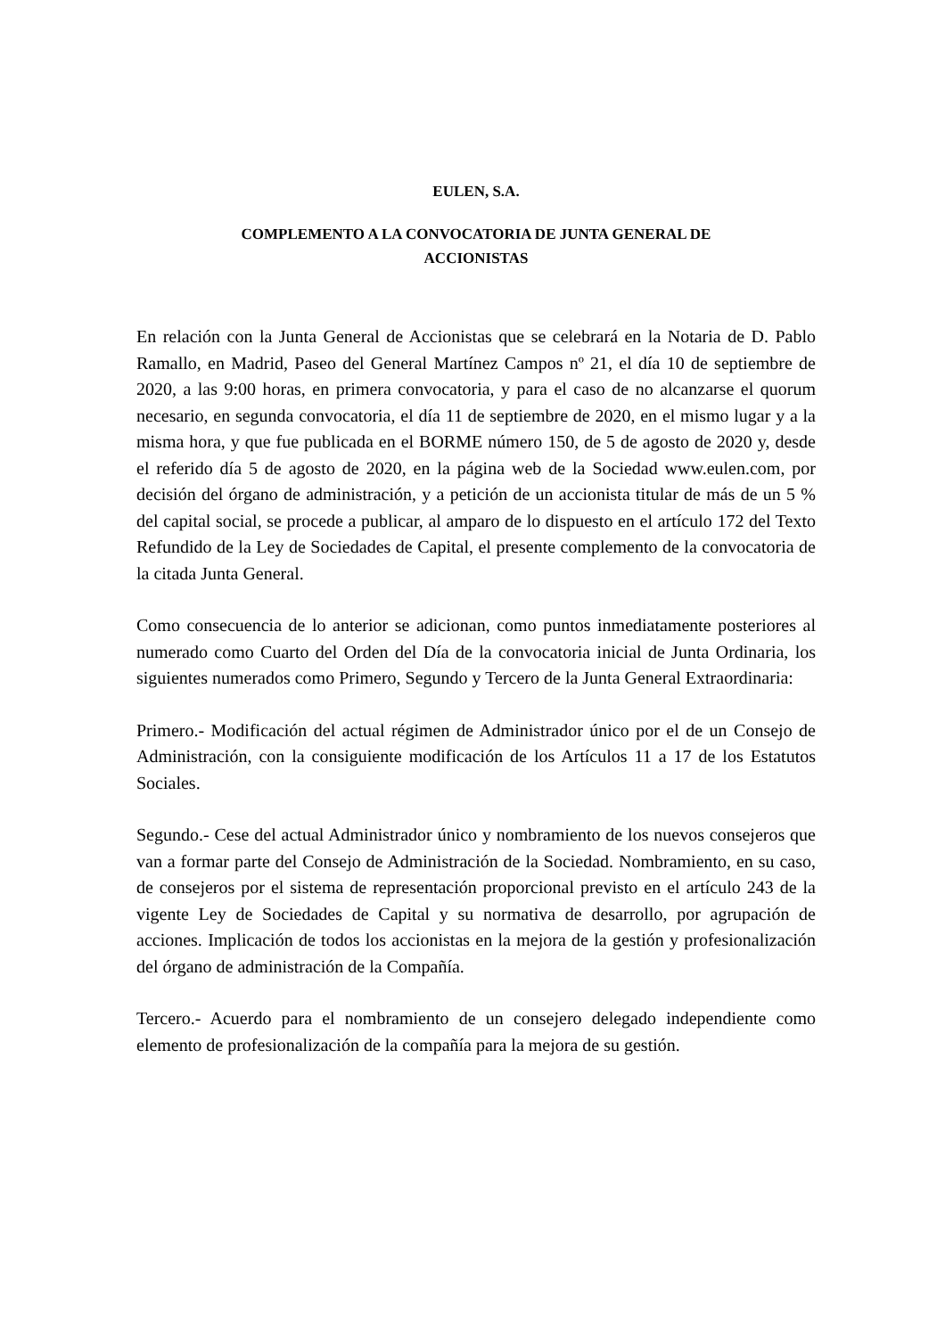EULEN, S.A.
COMPLEMENTO A LA CONVOCATORIA DE JUNTA GENERAL DE
ACCIONISTAS
En relación con la Junta General de Accionistas que se celebrará en la Notaria de D. Pablo Ramallo, en Madrid, Paseo del General Martínez Campos nº 21, el día 10 de septiembre de 2020, a las 9:00 horas, en primera convocatoria, y para el caso de no alcanzarse el quorum necesario, en segunda convocatoria, el día 11 de septiembre de 2020, en el mismo lugar y a la misma hora, y que fue publicada en el BORME número 150, de 5 de agosto de 2020 y, desde el referido día 5 de agosto de 2020, en la página web de la Sociedad www.eulen.com, por decisión del órgano de administración, y a petición de un accionista titular de más de un 5 % del capital social, se procede a publicar, al amparo de lo dispuesto en el artículo 172 del Texto Refundido de la Ley de Sociedades de Capital, el presente complemento de la convocatoria de la citada Junta General.
Como consecuencia de lo anterior se adicionan, como puntos inmediatamente posteriores al numerado como Cuarto del Orden del Día de la convocatoria inicial de Junta Ordinaria, los siguientes numerados como Primero, Segundo y Tercero de la Junta General Extraordinaria:
Primero.- Modificación del actual régimen de Administrador único por el de un Consejo de Administración, con la consiguiente modificación de los Artículos 11 a 17 de los Estatutos Sociales.
Segundo.- Cese del actual Administrador único y nombramiento de los nuevos consejeros que van a formar parte del Consejo de Administración de la Sociedad. Nombramiento, en su caso, de consejeros por el sistema de representación proporcional previsto en el artículo 243 de la vigente Ley de Sociedades de Capital y su normativa de desarrollo, por agrupación de acciones. Implicación de todos los accionistas en la mejora de la gestión y profesionalización del órgano de administración de la Compañía.
Tercero.- Acuerdo para el nombramiento de un consejero delegado independiente como elemento de profesionalización de la compañía para la mejora de su gestión.